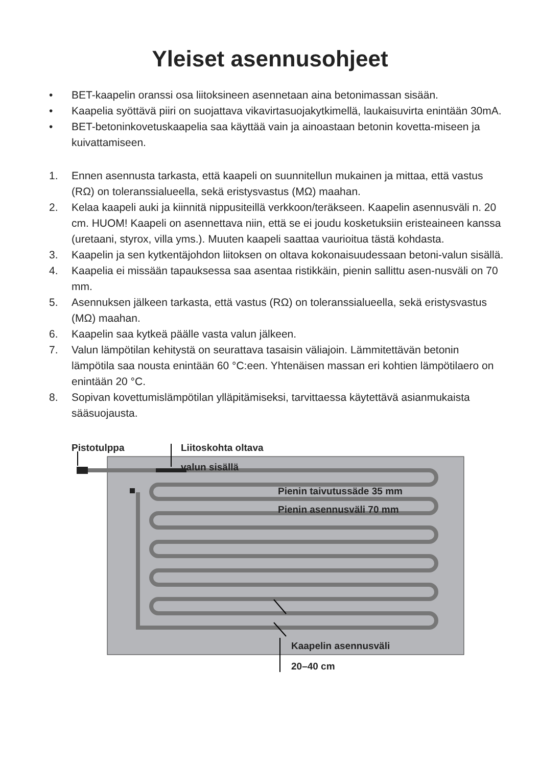Yleiset asennusohjeet
• BET-kaapelin oranssi osa liitoksineen asennetaan aina betonimassan sisään.
• Kaapelia syöttävä piiri on suojattava vikavirtasuojakytkimellä, laukaisuvirta enintään 30mA.
• BET-betoninkovetuskaapelia saa käyttää vain ja ainoastaan betonin kovetta-miseen ja kuivattamiseen.
1. Ennen asennusta tarkasta, että kaapeli on suunnitellun mukainen ja mittaa, että vastus (RΩ) on toleranssialueella, sekä eristysvastus (MΩ) maahan.
2. Kelaa kaapeli auki ja kiinnitä nippusiteillä verkkoon/teräkseen. Kaapelin asennusväli n. 20 cm. HUOM! Kaapeli on asennettava niin, että se ei joudu kosketuksiin eristeaineen kanssa (uretaani, styrox, villa yms.). Muuten kaapeli saattaa vaurioitua tästä kohdasta.
3. Kaapelin ja sen kytkentäjohdon liitoksen on oltava kokonaisuudessaan betoni-valun sisällä.
4. Kaapelia ei missään tapauksessa saa asentaa ristikkäin, pienin sallittu asen-nusväli on 70 mm.
5. Asennuksen jälkeen tarkasta, että vastus (RΩ) on toleranssialueella, sekä eristysvastus (MΩ) maahan.
6. Kaapelin saa kytkeä päälle vasta valun jälkeen.
7. Valun lämpötilan kehitystä on seurattava tasaisin väliajoin. Lämmitettävän betonin lämpötila saa nousta enintään 60 °C:een. Yhtenäisen massan eri kohtien lämpötilaero on enintään 20 °C.
8. Sopivan kovettumislämpötilan ylläpitämiseksi, tarvittaessa käytettävä asianmukaista sääsuojausta.
Pistotulppa Liitoskohta oltava
valun sisällä
Pienin taivutussäde 35 mm
Pienin asennusväli 70 mm
Kaapelin asennusväli
20–40 cm